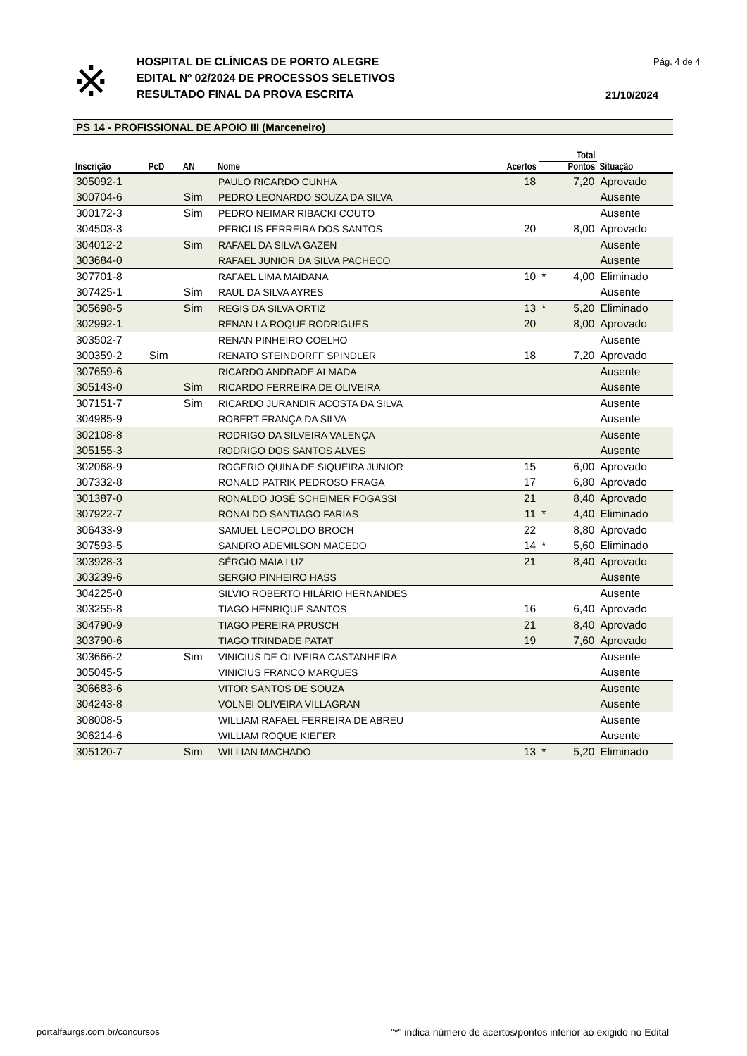※
HOSPITAL DE CLÍNICAS DE PORTO ALEGRE
EDITAL Nº 02/2024 DE PROCESSOS SELETIVOS
RESULTADO FINAL DA PROVA ESCRITA
Pág. 4 de 4
21/10/2024
PS 14 - PROFISSIONAL DE APOIO III (Marceneiro)
| | | | | | Total | | |
| --- | --- | --- | --- | --- | --- | --- | --- |
| Inscrição | PcD | AN | Nome | Acertos | | Pontos | Situação |
| 305092-1 | | | PAULO RICARDO CUNHA | 18 | | 7,20 | Aprovado |
| 300704-6 | | Sim | PEDRO LEONARDO SOUZA DA SILVA | | | | Ausente |
| 300172-3 | | Sim | PEDRO NEIMAR RIBACKI COUTO | | | | Ausente |
| 304503-3 | | | PERICLIS FERREIRA DOS SANTOS | 20 | | 8,00 | Aprovado |
| 304012-2 | | Sim | RAFAEL DA SILVA GAZEN | | | | Ausente |
| 303684-0 | | | RAFAEL JUNIOR DA SILVA PACHECO | | | | Ausente |
| 307701-8 | | | RAFAEL LIMA MAIDANA | 10 | * | 4,00 | Eliminado |
| 307425-1 | | Sim | RAUL DA SILVA AYRES | | | | Ausente |
| 305698-5 | | Sim | REGIS DA SILVA ORTIZ | 13 | * | 5,20 | Eliminado |
| 302992-1 | | | RENAN LA ROQUE RODRIGUES | 20 | | 8,00 | Aprovado |
| 303502-7 | | | RENAN PINHEIRO COELHO | | | | Ausente |
| 300359-2 | Sim | | RENATO STEINDORFF SPINDLER | 18 | | 7,20 | Aprovado |
| 307659-6 | | | RICARDO ANDRADE ALMADA | | | | Ausente |
| 305143-0 | | Sim | RICARDO FERREIRA DE OLIVEIRA | | | | Ausente |
| 307151-7 | | Sim | RICARDO JURANDIR ACOSTA DA SILVA | | | | Ausente |
| 304985-9 | | | ROBERT FRANÇA DA SILVA | | | | Ausente |
| 302108-8 | | | RODRIGO DA SILVEIRA VALENÇA | | | | Ausente |
| 305155-3 | | | RODRIGO DOS SANTOS ALVES | | | | Ausente |
| 302068-9 | | | ROGERIO QUINA DE SIQUEIRA JUNIOR | 15 | | 6,00 | Aprovado |
| 307332-8 | | | RONALD PATRIK PEDROSO FRAGA | 17 | | 6,80 | Aprovado |
| 301387-0 | | | RONALDO JOSÉ SCHEIMER FOGASSI | 21 | | 8,40 | Aprovado |
| 307922-7 | | | RONALDO SANTIAGO FARIAS | 11 | * | 4,40 | Eliminado |
| 306433-9 | | | SAMUEL LEOPOLDO BROCH | 22 | | 8,80 | Aprovado |
| 307593-5 | | | SANDRO ADEMILSON MACEDO | 14 | * | 5,60 | Eliminado |
| 303928-3 | | | SÉRGIO MAIA LUZ | 21 | | 8,40 | Aprovado |
| 303239-6 | | | SERGIO PINHEIRO HASS | | | | Ausente |
| 304225-0 | | | SILVIO ROBERTO HILÁRIO HERNANDES | | | | Ausente |
| 303255-8 | | | TIAGO HENRIQUE SANTOS | 16 | | 6,40 | Aprovado |
| 304790-9 | | | TIAGO PEREIRA PRUSCH | 21 | | 8,40 | Aprovado |
| 303790-6 | | | TIAGO TRINDADE PATAT | 19 | | 7,60 | Aprovado |
| 303666-2 | | Sim | VINICIUS DE OLIVEIRA CASTANHEIRA | | | | Ausente |
| 305045-5 | | | VINICIUS FRANCO MARQUES | | | | Ausente |
| 306683-6 | | | VITOR SANTOS DE SOUZA | | | | Ausente |
| 304243-8 | | | VOLNEI OLIVEIRA VILLAGRAN | | | | Ausente |
| 308008-5 | | | WILLIAM RAFAEL FERREIRA DE ABREU | | | | Ausente |
| 306214-6 | | | WILLIAM ROQUE KIEFER | | | | Ausente |
| 305120-7 | | Sim | WILLIAN MACHADO | 13 | * | 5,20 | Eliminado |
portalfaurgs.com.br/concursos
"*" indica número de acertos/pontos inferior ao exigido no Edital